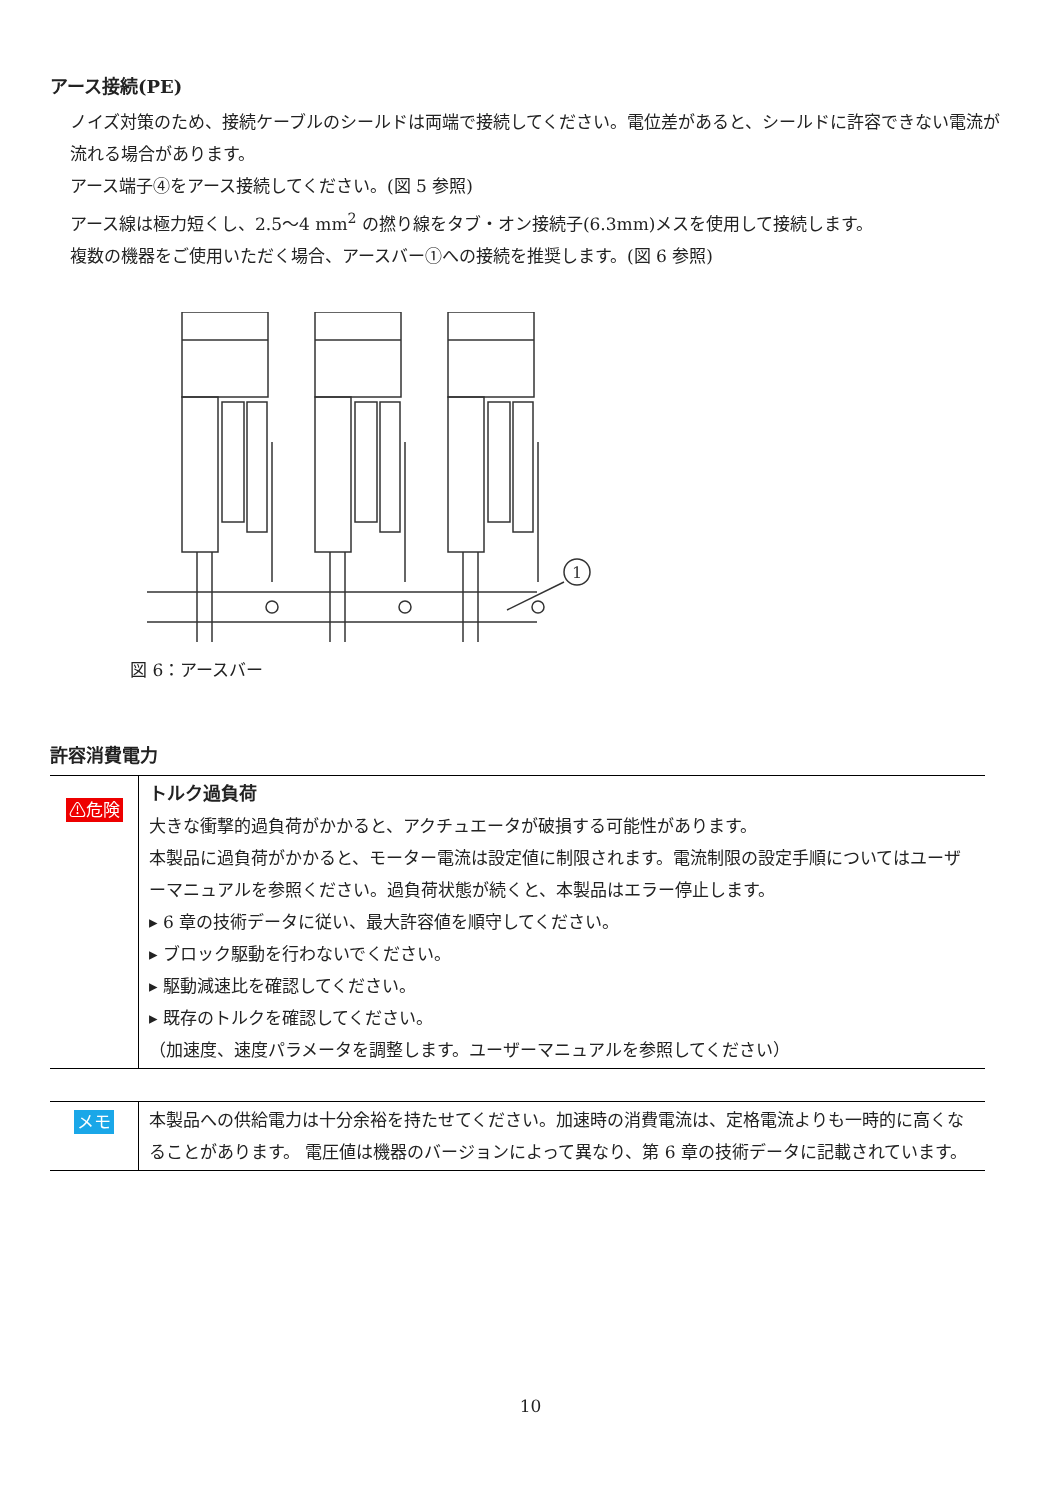アース接続(PE)
ノイズ対策のため、接続ケーブルのシールドは両端で接続してください。電位差があると、シールドに許容できない電流が流れる場合があります。
アース端子④をアース接続してください。(図 5 参照)
アース線は極力短くし、2.5〜4 mm<sup>2</sup> の撚り線をタブ・オン接続子(6.3mm)メスを使用して接続します。
複数の機器をご使用いただく場合、アースバー①への接続を推奨します。(図 6 参照)
1
図 6：アースバー
許容消費電力
| ⚠危険 | トルク過負荷 大きな衝撃的過負荷がかかると、アクチュエータが破損する可能性があります。 本製品に過負荷がかかると、モーター電流は設定値に制限されます。電流制限の設定手順についてはユーザーマニュアルを参照ください。過負荷状態が続くと、本製品はエラー停止します。 ▸ 6 章の技術データに従い、最大許容値を順守してください。 ▸ ブロック駆動を行わないでください。 ▸ 駆動減速比を確認してください。 ▸ 既存のトルクを確認してください。 （加速度、速度パラメータを調整します。ユーザーマニュアルを参照してください） |
| メモ | 本製品への供給電力は十分余裕を持たせてください。加速時の消費電流は、定格電流よりも一時的に高くなることがあります。 電圧値は機器のバージョンによって異なり、第 6 章の技術データに記載されています。 |
10